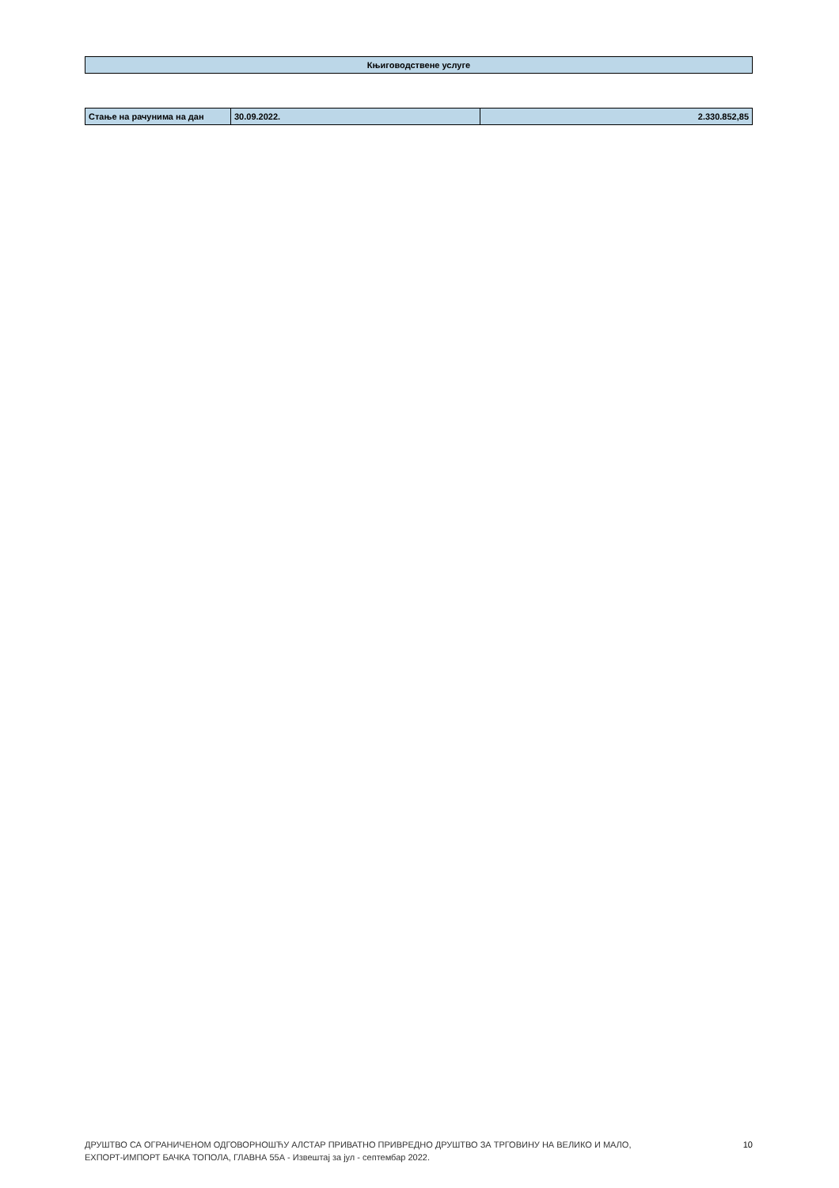| Књиговодствене услуге |
| Стање на рачунима на дан | 30.09.2022. | 2.330.852,85 |
ДРУШТВО СА ОГРАНИЧЕНОМ ОДГОВОРНОШЋУ АЛСТАР ПРИВАТНО ПРИВРЕДНО ДРУШТВО ЗА ТРГОВИНУ НА ВЕЛИКО И МАЛО,
ЕХПОРТ-ИМПОРТ БАЧКА ТОПОЛА, ГЛАВНА 55А - Извештај за јул - септембар 2022.
10